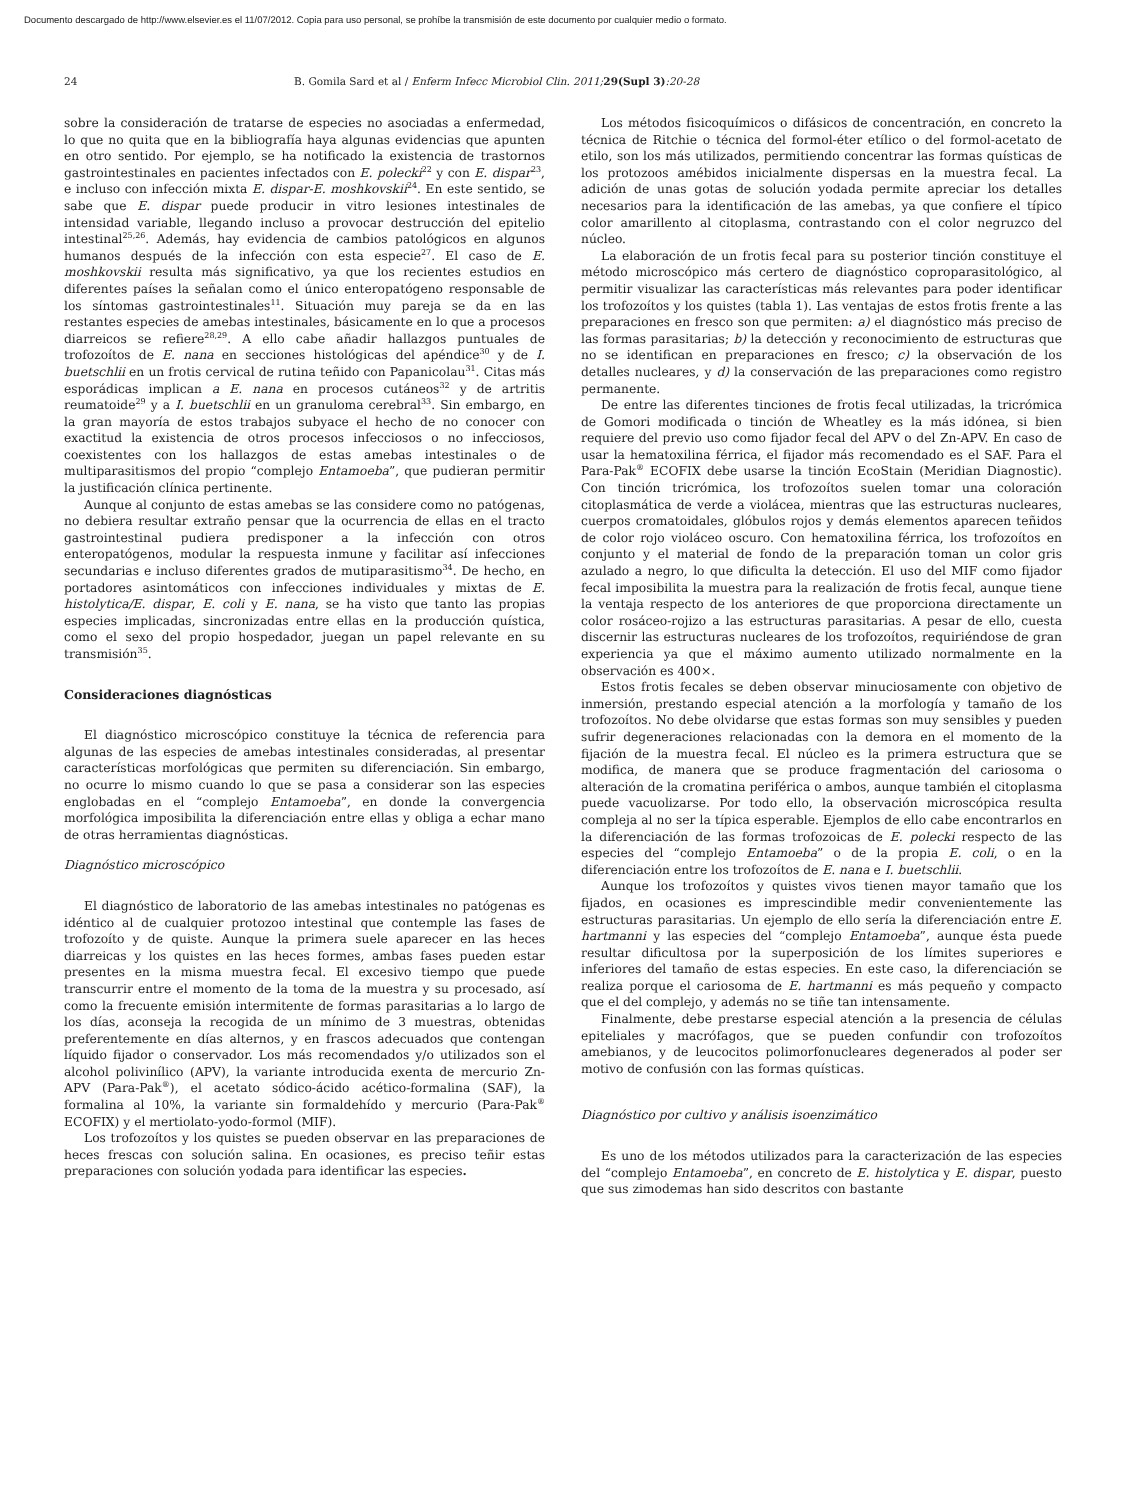Documento descargado de http://www.elsevier.es el 11/07/2012. Copia para uso personal, se prohíbe la transmisión de este documento por cualquier medio o formato.
24 B. Gomila Sard et al / Enferm Infecc Microbiol Clin. 2011; 29(Supl 3):20-28
sobre la consideración de tratarse de especies no asociadas a enfermedad, lo que no quita que en la bibliografía haya algunas evidencias que apunten en otro sentido. Por ejemplo, se ha notificado la existencia de trastornos gastrointestinales en pacientes infectados con E. polecki<sup>22</sup> y con E. dispar<sup>23</sup>, e incluso con infección mixta E. dispar-E. moshkovskii<sup>24</sup>. En este sentido, se sabe que E. dispar puede producir in vitro lesiones intestinales de intensidad variable, llegando incluso a provocar destrucción del epitelio intestinal<sup>25,26</sup>. Además, hay evidencia de cambios patológicos en algunos humanos después de la infección con esta especie<sup>27</sup>. El caso de E. moshkovskii resulta más significativo, ya que los recientes estudios en diferentes países la señalan como el único enteropatógeno responsable de los síntomas gastrointestinales<sup>11</sup>. Situación muy pareja se da en las restantes especies de amebas intestinales, básicamente en lo que a procesos diarreicos se refiere<sup>28,29</sup>. A ello cabe añadir hallazgos puntuales de trofozoítos de E. nana en secciones histológicas del apéndice<sup>30</sup> y de I. buetschlii en un frotis cervical de rutina teñido con Papanicolau<sup>31</sup>. Citas más esporádicas implican a E. nana en procesos cutáneos<sup>32</sup> y de artritis reumatoide<sup>29</sup> y a I. buetschlii en un granuloma cerebral<sup>33</sup>. Sin embargo, en la gran mayoría de estos trabajos subyace el hecho de no conocer con exactitud la existencia de otros procesos infecciosos o no infecciosos, coexistentes con los hallazgos de estas amebas intestinales o de multiparasitismos del propio “complejo Entamoeba”, que pudieran permitir la justificación clínica pertinente.
Aunque al conjunto de estas amebas se las considere como no patógenas, no debiera resultar extraño pensar que la ocurrencia de ellas en el tracto gastrointestinal pudiera predisponer a la infección con otros enteropatógenos, modular la respuesta inmune y facilitar así infecciones secundarias e incluso diferentes grados de mutiparasitismo<sup>34</sup>. De hecho, en portadores asintomáticos con infecciones individuales y mixtas de E. histolytica/E. dispar, E. coli y E. nana, se ha visto que tanto las propias especies implicadas, sincronizadas entre ellas en la producción quística, como el sexo del propio hospedador, juegan un papel relevante en su transmisión<sup>35</sup>.
Consideraciones diagnósticas
El diagnóstico microscópico constituye la técnica de referencia para algunas de las especies de amebas intestinales consideradas, al presentar características morfológicas que permiten su diferenciación. Sin embargo, no ocurre lo mismo cuando lo que se pasa a considerar son las especies englobadas en el “complejo Entamoeba”, en donde la convergencia morfológica imposibilita la diferenciación entre ellas y obliga a echar mano de otras herramientas diagnósticas.
Diagnóstico microscópico
El diagnóstico de laboratorio de las amebas intestinales no patógenas es idéntico al de cualquier protozoo intestinal que contemple las fases de trofozoíto y de quiste. Aunque la primera suele aparecer en las heces diarreicas y los quistes en las heces formes, ambas fases pueden estar presentes en la misma muestra fecal. El excesivo tiempo que puede transcurrir entre el momento de la toma de la muestra y su procesado, así como la frecuente emisión intermitente de formas parasitarias a lo largo de los días, aconseja la recogida de un mínimo de 3 muestras, obtenidas preferentemente en días alternos, y en frascos adecuados que contengan líquido fijador o conservador. Los más recomendados y/o utilizados son el alcohol polivinílico (APV), la variante introducida exenta de mercurio Zn-APV (Para-Pak<sup>®</sup>), el acetato sódico-ácido acético-formalina (SAF), la formalina al 10%, la variante sin formaldehído y mercurio (Para-Pak<sup>®</sup> ECOFIX) y el mertiolato-yodo-formol (MIF).
Los trofozoítos y los quistes se pueden observar en las preparaciones de heces frescas con solución salina. En ocasiones, es preciso teñir estas preparaciones con solución yodada para identificar las especies.
Los métodos fisicoquímicos o difásicos de concentración, en concreto la técnica de Ritchie o técnica del formol-éter etílico o del formol-acetato de etilo, son los más utilizados, permitiendo concentrar las formas quísticas de los protozoos amébidos inicialmente dispersas en la muestra fecal. La adición de unas gotas de solución yodada permite apreciar los detalles necesarios para la identificación de las amebas, ya que confiere el típico color amarillento al citoplasma, contrastando con el color negruzco del núcleo.
La elaboración de un frotis fecal para su posterior tinción constituye el método microscópico más certero de diagnóstico coproparasitológico, al permitir visualizar las características más relevantes para poder identificar los trofozoítos y los quistes (tabla 1). Las ventajas de estos frotis frente a las preparaciones en fresco son que permiten: a) el diagnóstico más preciso de las formas parasitarias; b) la detección y reconocimiento de estructuras que no se identifican en preparaciones en fresco; c) la observación de los detalles nucleares, y d) la conservación de las preparaciones como registro permanente.
De entre las diferentes tinciones de frotis fecal utilizadas, la tricrómica de Gomori modificada o tinción de Wheatley es la más idónea, si bien requiere del previo uso como fijador fecal del APV o del Zn-APV. En caso de usar la hematoxilina férrica, el fijador más recomendado es el SAF. Para el Para-Pak<sup>®</sup> ECOFIX debe usarse la tinción EcoStain (Meridian Diagnostic). Con tinción tricrómica, los trofozoítos suelen tomar una coloración citoplasmática de verde a violácea, mientras que las estructuras nucleares, cuerpos cromatoidales, glóbulos rojos y demás elementos aparecen teñidos de color rojo violáceo oscuro. Con hematoxilina férrica, los trofozoítos en conjunto y el material de fondo de la preparación toman un color gris azulado a negro, lo que dificulta la detección. El uso del MIF como fijador fecal imposibilita la muestra para la realización de frotis fecal, aunque tiene la ventaja respecto de los anteriores de que proporciona directamente un color rosáceo-rojizo a las estructuras parasitarias. A pesar de ello, cuesta discernir las estructuras nucleares de los trofozoítos, requiriéndose de gran experiencia ya que el máximo aumento utilizado normalmente en la observación es 400×.
Estos frotis fecales se deben observar minuciosamente con objetivo de inmersión, prestando especial atención a la morfología y tamaño de los trofozoítos. No debe olvidarse que estas formas son muy sensibles y pueden sufrir degeneraciones relacionadas con la demora en el momento de la fijación de la muestra fecal. El núcleo es la primera estructura que se modifica, de manera que se produce fragmentación del cariosoma o alteración de la cromatina periférica o ambos, aunque también el citoplasma puede vacuolizarse. Por todo ello, la observación microscópica resulta compleja al no ser la típica esperable. Ejemplos de ello cabe encontrarlos en la diferenciación de las formas trofozoicas de E. polecki respecto de las especies del “complejo Entamoeba” o de la propia E. coli, o en la diferenciación entre los trofozoítos de E. nana e I. buetschlii.
Aunque los trofozoítos y quistes vivos tienen mayor tamaño que los fijados, en ocasiones es imprescindible medir convenientemente las estructuras parasitarias. Un ejemplo de ello sería la diferenciación entre E. hartmanni y las especies del “complejo Entamoeba”, aunque ésta puede resultar dificultosa por la superposición de los límites superiores e inferiores del tamaño de estas especies. En este caso, la diferenciación se realiza porque el cariosoma de E. hartmanni es más pequeño y compacto que el del complejo, y además no se tiñe tan intensamente.
Finalmente, debe prestarse especial atención a la presencia de células epiteliales y macrófagos, que se pueden confundir con trofozoítos amebianos, y de leucocitos polimorfonucleares degenerados al poder ser motivo de confusión con las formas quísticas.
Diagnóstico por cultivo y análisis isoenzimático
Es uno de los métodos utilizados para la caracterización de las especies del “complejo Entamoeba”, en concreto de E. histolytica y E. dispar, puesto que sus zimodemas han sido descritos con bastante